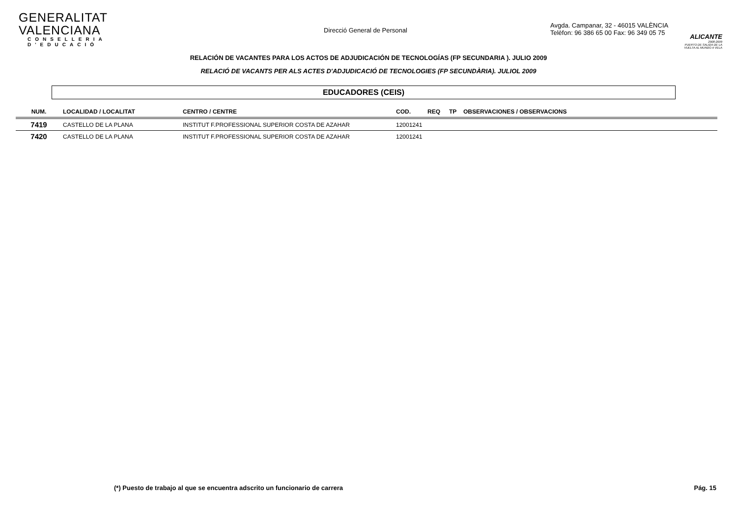GENERALITAT VALENCIANA
CONSELLERIA D'EDUCACIÓ
Direcció General de Personal
Avgda. Campanar, 32 - 46015 VALÈNCIA
Telèfon: 96 386 65 00 Fax: 96 349 05 75
ALICANTE
2008-2009
PUERTO DE SALIDA DE LA VUELTA AL MUNDO A VELA
RELACIÓN DE VACANTES PARA LOS ACTOS DE ADJUDICACIÓN DE TECNOLOGÍAS (FP SECUNDARIA ). JULIO 2009
RELACIÓ DE VACANTS PER ALS ACTES D'ADJUDICACIÓ DE TECNOLOGIES (FP SECUNDÀRIA). JULIOL 2009
EDUCADORES (CEIS)
| NUM. | LOCALIDAD / LOCALITAT | CENTRO / CENTRE | COD. | REQ | TP | OBSERVACIONES / OBSERVACIONS |
| --- | --- | --- | --- | --- | --- | --- |
| 7419 | CASTELLO DE LA PLANA | INSTITUT F.PROFESSIONAL SUPERIOR COSTA DE AZAHAR | 12001241 | | | |
| 7420 | CASTELLO DE LA PLANA | INSTITUT F.PROFESSIONAL SUPERIOR COSTA DE AZAHAR | 12001241 | | | |
(*) Puesto de trabajo al que se encuentra adscrito un funcionario de carrera Pág. 15